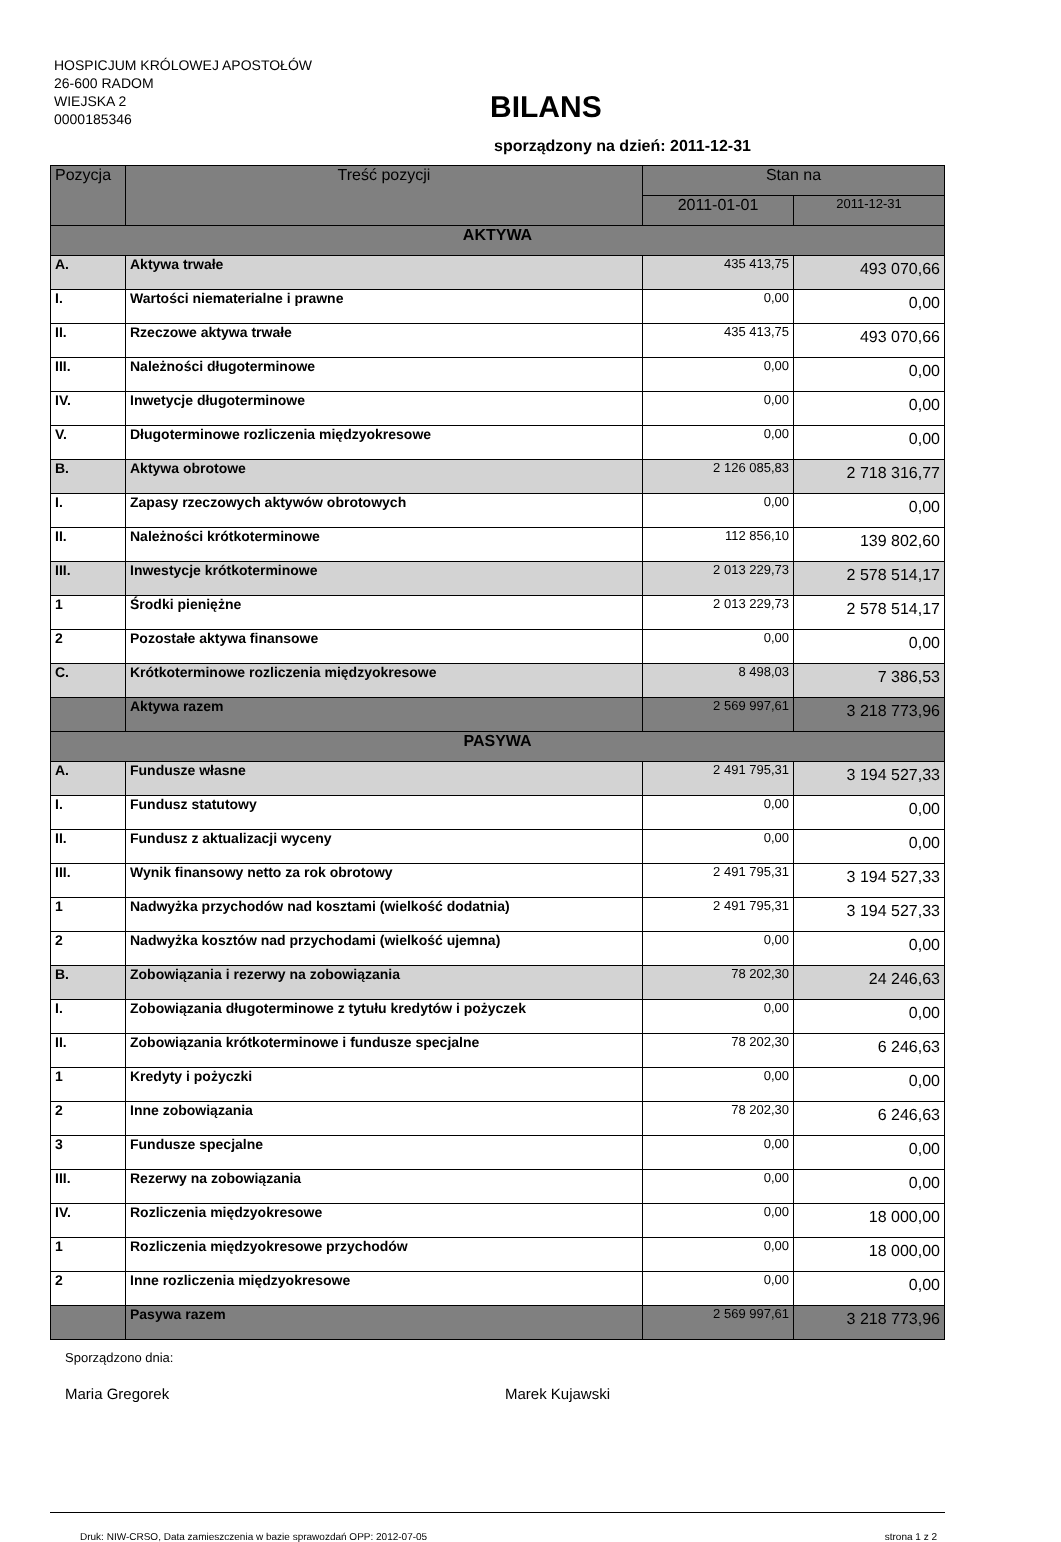HOSPICJUM KRÓLOWEJ APOSTOŁÓW
26-600 RADOM
WIEJSKA 2
0000185346
BILANS
sporządzony na dzień: 2011-12-31
| Pozycja | Treść pozycji | Stan na | |
| --- | --- | --- | --- |
| | | 2011-01-01 | 2011-12-31 |
| AKTYWA | | | |
| A. | Aktywa trwałe | 435 413,75 | 493 070,66 |
| I. | Wartości niematerialne i prawne | 0,00 | 0,00 |
| II. | Rzeczowe aktywa trwałe | 435 413,75 | 493 070,66 |
| III. | Należności długoterminowe | 0,00 | 0,00 |
| IV. | Inwetycje długoterminowe | 0,00 | 0,00 |
| V. | Długoterminowe rozliczenia międzyokresowe | 0,00 | 0,00 |
| B. | Aktywa obrotowe | 2 126 085,83 | 2 718 316,77 |
| I. | Zapasy rzeczowych aktywów obrotowych | 0,00 | 0,00 |
| II. | Należności krótkoterminowe | 112 856,10 | 139 802,60 |
| III. | Inwestycje krótkoterminowe | 2 013 229,73 | 2 578 514,17 |
| 1 | Środki pieniężne | 2 013 229,73 | 2 578 514,17 |
| 2 | Pozostałe aktywa finansowe | 0,00 | 0,00 |
| C. | Krótkoterminowe rozliczenia międzyokresowe | 8 498,03 | 7 386,53 |
| | Aktywa razem | 2 569 997,61 | 3 218 773,96 |
| PASYWA | | | |
| A. | Fundusze własne | 2 491 795,31 | 3 194 527,33 |
| I. | Fundusz statutowy | 0,00 | 0,00 |
| II. | Fundusz z aktualizacji wyceny | 0,00 | 0,00 |
| III. | Wynik finansowy netto za rok obrotowy | 2 491 795,31 | 3 194 527,33 |
| 1 | Nadwyżka przychodów nad kosztami (wielkość dodatnia) | 2 491 795,31 | 3 194 527,33 |
| 2 | Nadwyżka kosztów nad przychodami (wielkość ujemna) | 0,00 | 0,00 |
| B. | Zobowiązania i rezerwy na zobowiązania | 78 202,30 | 24 246,63 |
| I. | Zobowiązania długoterminowe z tytułu kredytów i pożyczek | 0,00 | 0,00 |
| II. | Zobowiązania krótkoterminowe i fundusze specjalne | 78 202,30 | 6 246,63 |
| 1 | Kredyty i pożyczki | 0,00 | 0,00 |
| 2 | Inne zobowiązania | 78 202,30 | 6 246,63 |
| 3 | Fundusze specjalne | 0,00 | 0,00 |
| III. | Rezerwy na zobowiązania | 0,00 | 0,00 |
| IV. | Rozliczenia międzyokresowe | 0,00 | 18 000,00 |
| 1 | Rozliczenia międzyokresowe przychodów | 0,00 | 18 000,00 |
| 2 | Inne rozliczenia międzyokresowe | 0,00 | 0,00 |
| | Pasywa razem | 2 569 997,61 | 3 218 773,96 |
Sporządzono dnia:
Maria Gregorek Marek Kujawski
Druk: NIW-CRSO, Data zamieszczenia w bazie sprawozdań OPP: 2012-07-05 strona 1 z 2